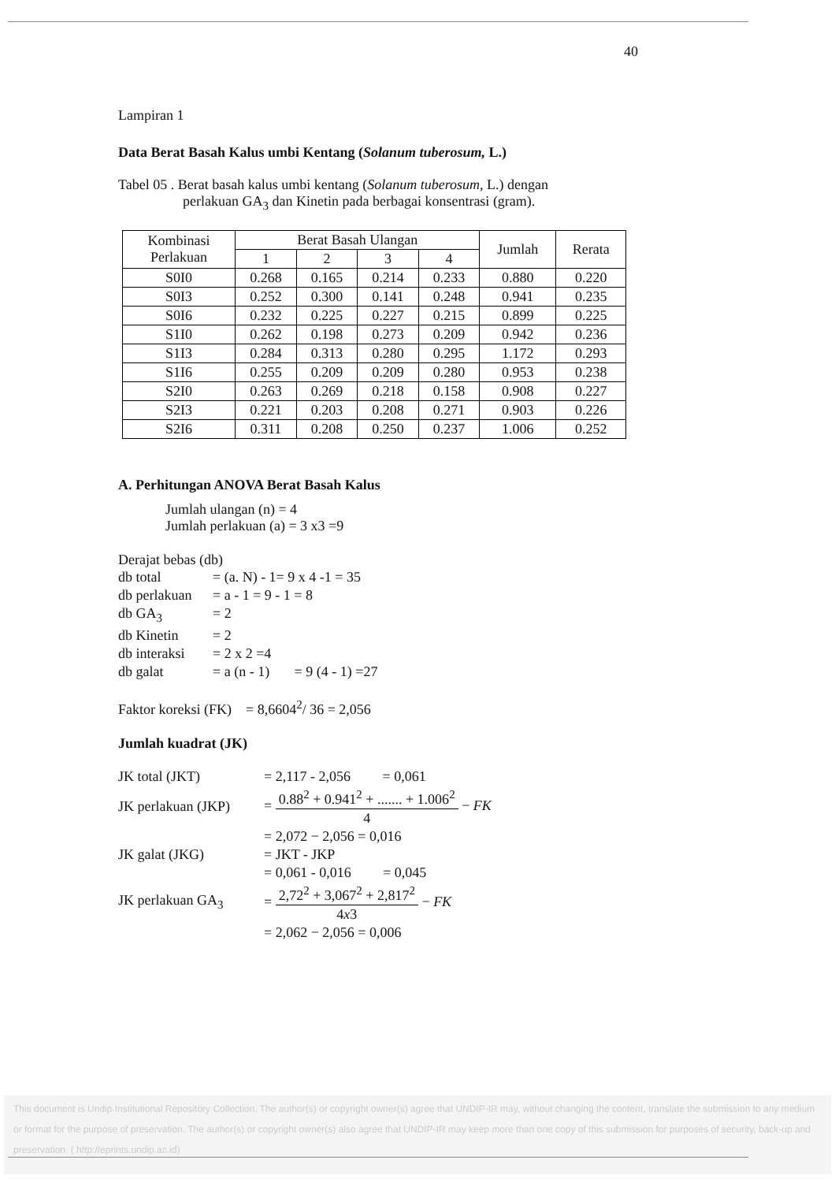40
Lampiran 1
Data Berat Basah Kalus umbi Kentang (Solanum tuberosum, L.)
Tabel 05 . Berat basah kalus umbi kentang (Solanum tuberosum, L.) dengan
perlakuan GA<sub>3</sub> dan Kinetin pada berbagai konsentrasi (gram).
| Kombinasi Perlakuan | Berat Basah Ulangan | | | | Jumlah | Rerata |
| --- | --- | --- | --- | --- | --- | --- |
| | 1 | 2 | 3 | 4 | | |
| S0I0 | 0.268 | 0.165 | 0.214 | 0.233 | 0.880 | 0.220 |
| S0I3 | 0.252 | 0.300 | 0.141 | 0.248 | 0.941 | 0.235 |
| S0I6 | 0.232 | 0.225 | 0.227 | 0.215 | 0.899 | 0.225 |
| S1I0 | 0.262 | 0.198 | 0.273 | 0.209 | 0.942 | 0.236 |
| S1I3 | 0.284 | 0.313 | 0.280 | 0.295 | 1.172 | 0.293 |
| S1I6 | 0.255 | 0.209 | 0.209 | 0.280 | 0.953 | 0.238 |
| S2I0 | 0.263 | 0.269 | 0.218 | 0.158 | 0.908 | 0.227 |
| S2I3 | 0.221 | 0.203 | 0.208 | 0.271 | 0.903 | 0.226 |
| S2I6 | 0.311 | 0.208 | 0.250 | 0.237 | 1.006 | 0.252 |
A. Perhitungan ANOVA Berat Basah Kalus
Jumlah ulangan (n) = 4
Jumlah perlakuan (a) = 3 x3 =9
Derajat bebas (db)
db total = (a. N) - 1= 9 x 4 -1 = 35
db perlakuan = a - 1 = 9 - 1 = 8
db GA<sub>3</sub> = 2
db Kinetin = 2
db interaksi = 2 x 2 =4
db galat = a (n - 1) = 9 (4 - 1) =27
Faktor koreksi (FK) = 8,6604<sup>2</sup>/ 36 = 2,056
Jumlah kuadrat (JK)
JK total (JKT) = 2,117 - 2,056 = 0,061
JK perlakuan (JKP) = 0.88<sup>2</sup> + 0.941<sup>2</sup> + ....... + 1.006<sup>2</sup> 4 − FK
= 2,072 − 2,056 = 0,016
JK galat (JKG) = JKT - JKP
= 0,061 - 0,016 = 0,045
JK perlakuan GA<sub>3</sub> = 2,72<sup>2</sup> + 3,067<sup>2</sup> + 2,817<sup>2</sup> 4x3 − FK
= 2,062 − 2,056 = 0,006
This document is Undip Institutional Repository Collection. The author(s) or copyright owner(s) agree that UNDIP-IR may, without changing the content, translate the submission to any medium or format for the purpose of preservation. The author(s) or copyright owner(s) also agree that UNDIP-IR may keep more than one copy of this submission for purposes of security, back-up and preservation. ( http://eprints.undip.ac.id)